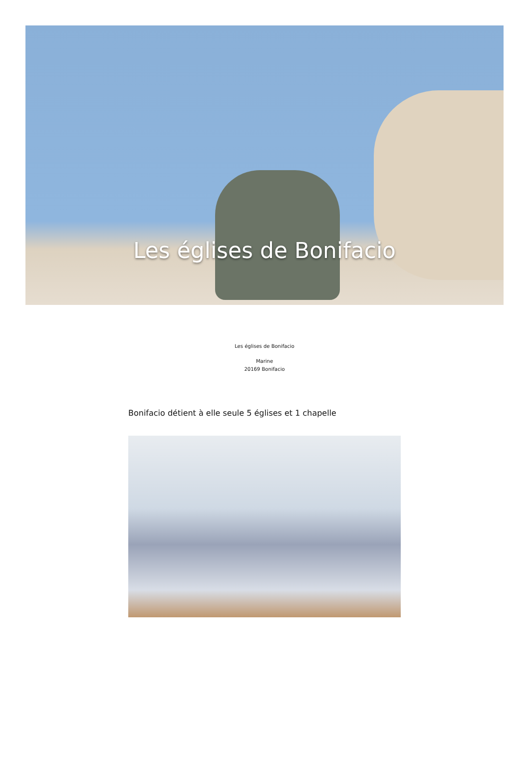Les églises de Bonifacio
Les églises de Bonifacio
Marine
20169 Bonifacio
Bonifacio détient à elle seule 5 églises et 1 chapelle